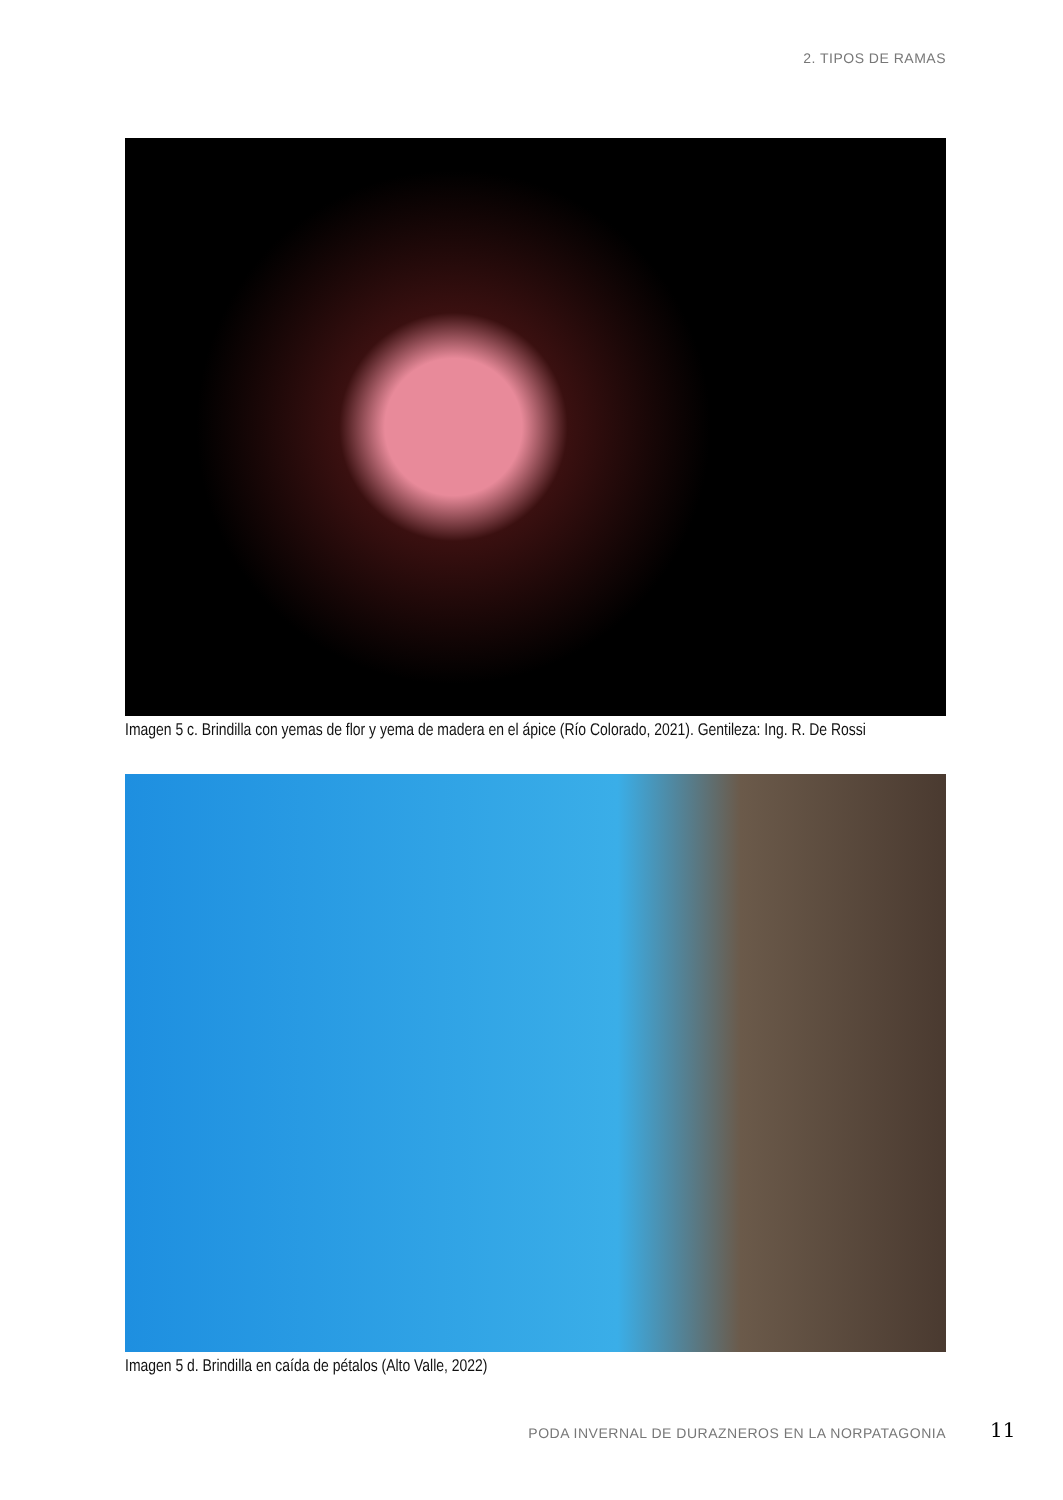2. TIPOS DE RAMAS
Imagen 5 c. Brindilla con yemas de flor y yema de madera en el ápice (Río Colorado, 2021). Gentileza: Ing. R. De Rossi
Imagen 5 d. Brindilla en caída de pétalos (Alto Valle, 2022)
PODA INVERNAL DE DURAZNEROS EN LA NORPATAGONIA
11